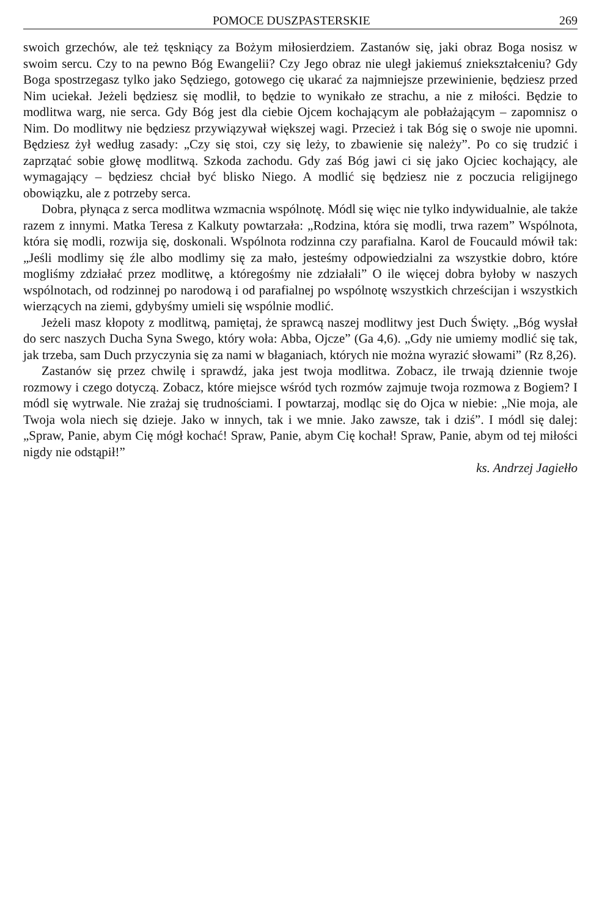POMOCE DUSZPASTERSKIE 269
swoich grzechów, ale też tęskniący za Bożym miłosierdziem. Zastanów się, jaki obraz Boga nosisz w swoim sercu. Czy to na pewno Bóg Ewangelii? Czy Jego obraz nie uległ jakiemuś zniekształceniu? Gdy Boga spostrzegasz tylko jako Sędziego, gotowego cię ukarać za najmniejsze przewinienie, będziesz przed Nim uciekał. Jeżeli będziesz się modlił, to będzie to wynikało ze strachu, a nie z miłości. Będzie to modlitwa warg, nie serca. Gdy Bóg jest dla ciebie Ojcem kochającym ale pobłażającym – zapomnisz o Nim. Do modlitwy nie będziesz przywiązywał większej wagi. Przecież i tak Bóg się o swoje nie upomni. Będziesz żył według zasady: „Czy się stoi, czy się leży, to zbawienie się należy”. Po co się trudzić i zaprzątać sobie głowę modlitwą. Szkoda zachodu. Gdy zaś Bóg jawi ci się jako Ojciec kochający, ale wymagający – będziesz chciał być blisko Niego. A modlić się będziesz nie z poczucia religijnego obowiązku, ale z potrzeby serca.
Dobra, płynąca z serca modlitwa wzmacnia wspólnotę. Módl się więc nie tylko indywidualnie, ale także razem z innymi. Matka Teresa z Kalkuty powtarzała: „Rodzina, która się modli, trwa razem” Wspólnota, która się modli, rozwija się, doskonali. Wspólnota rodzinna czy parafialna. Karol de Foucauld mówił tak: „Jeśli modlimy się źle albo modlimy się za mało, jesteśmy odpowiedzialni za wszystkie dobro, które mogliśmy zdziałać przez modlitwę, a któregośmy nie zdziałali” O ile więcej dobra byłoby w naszych wspólnotach, od rodzinnej po narodową i od parafialnej po wspólnotę wszystkich chrześcijan i wszystkich wierzących na ziemi, gdybyśmy umieli się wspólnie modlić.
Jeżeli masz kłopoty z modlitwą, pamiętaj, że sprawcą naszej modlitwy jest Duch Święty. „Bóg wysłał do serc naszych Ducha Syna Swego, który woła: Abba, Ojcze” (Ga 4,6). „Gdy nie umiemy modlić się tak, jak trzeba, sam Duch przyczynia się za nami w błaganiach, których nie można wyrazić słowami” (Rz 8,26).
Zastanów się przez chwilę i sprawdź, jaka jest twoja modlitwa. Zobacz, ile trwają dziennie twoje rozmowy i czego dotyczą. Zobacz, które miejsce wśród tych rozmów zajmuje twoja rozmowa z Bogiem? I módl się wytrwale. Nie zrażaj się trudnościami. I powtarzaj, modląc się do Ojca w niebie: „Nie moja, ale Twoja wola niech się dzieje. Jako w innych, tak i we mnie. Jako zawsze, tak i dziś”. I módl się dalej: „Spraw, Panie, abym Cię mógł kochać! Spraw, Panie, abym Cię kochał! Spraw, Panie, abym od tej miłości nigdy nie odstąpił!”
ks. Andrzej Jagiełło